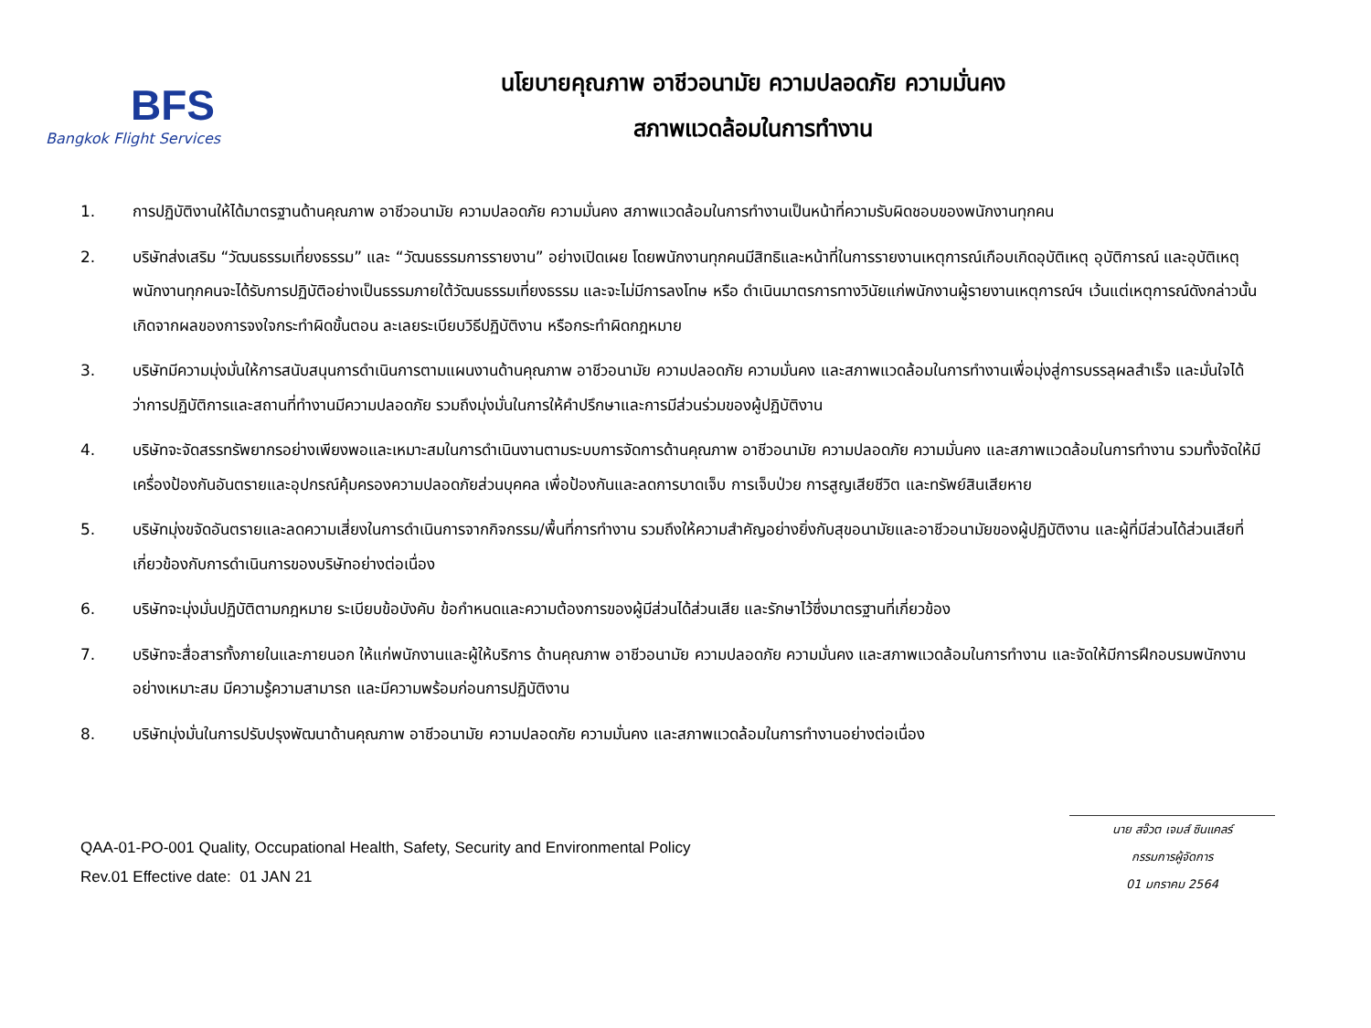BFS
Bangkok Flight Services
นโยบายคุณภาพ อาชีวอนามัย ความปลอดภัย ความมั่นคง
สภาพแวดล้อมในการทำงาน
1. การปฏิบัติงานให้ได้มาตรฐานด้านคุณภาพ อาชีวอนามัย ความปลอดภัย ความมั่นคง สภาพแวดล้อมในการทำงานเป็นหน้าที่ความรับผิดชอบของพนักงานทุกคน
2. บริษัทส่งเสริม “วัฒนธรรมเที่ยงธรรม” และ “วัฒนธรรมการรายงาน” อย่างเปิดเผย โดยพนักงานทุกคนมีสิทธิและหน้าที่ในการรายงานเหตุการณ์เกือบเกิดอุบัติเหตุ อุบัติการณ์ และอุบัติเหตุ พนักงานทุกคนจะได้รับการปฏิบัติอย่างเป็นธรรมภายใต้วัฒนธรรมเที่ยงธรรม และจะไม่มีการลงโทษ หรือ ดำเนินมาตรการทางวินัยแก่พนักงานผู้รายงานเหตุการณ์ฯ เว้นแต่เหตุการณ์ดังกล่าวนั้นเกิดจากผลของการจงใจกระทำผิดขั้นตอน ละเลยระเบียบวิธีปฏิบัติงาน หรือกระทำผิดกฎหมาย
3. บริษัทมีความมุ่งมั่นให้การสนับสนุนการดำเนินการตามแผนงานด้านคุณภาพ อาชีวอนามัย ความปลอดภัย ความมั่นคง และสภาพแวดล้อมในการทำงานเพื่อมุ่งสู่การบรรลุผลสำเร็จ และมั่นใจได้ว่าการปฏิบัติการและสถานที่ทำงานมีความปลอดภัย รวมถึงมุ่งมั่นในการให้คำปรึกษาและการมีส่วนร่วมของผู้ปฏิบัติงาน
4. บริษัทจะจัดสรรทรัพยากรอย่างเพียงพอและเหมาะสมในการดำเนินงานตามระบบการจัดการด้านคุณภาพ อาชีวอนามัย ความปลอดภัย ความมั่นคง และสภาพแวดล้อมในการทำงาน รวมทั้งจัดให้มีเครื่องป้องกันอันตรายและอุปกรณ์คุ้มครองความปลอดภัยส่วนบุคคล เพื่อป้องกันและลดการบาดเจ็บ การเจ็บป่วย การสูญเสียชีวิต และทรัพย์สินเสียหาย
5. บริษัทมุ่งขจัดอันตรายและลดความเสี่ยงในการดำเนินการจากกิจกรรม/พื้นที่การทำงาน รวมถึงให้ความสำคัญอย่างยิ่งกับสุขอนามัยและอาชีวอนามัยของผู้ปฏิบัติงาน และผู้ที่มีส่วนได้ส่วนเสียที่เกี่ยวข้องกับการดำเนินการของบริษัทอย่างต่อเนื่อง
6. บริษัทจะมุ่งมั่นปฏิบัติตามกฎหมาย ระเบียบข้อบังคับ ข้อกำหนดและความต้องการของผู้มีส่วนได้ส่วนเสีย และรักษาไว้ซึ่งมาตรฐานที่เกี่ยวข้อง
7. บริษัทจะสื่อสารทั้งภายในและภายนอก ให้แก่พนักงานและผู้ให้บริการ ด้านคุณภาพ อาชีวอนามัย ความปลอดภัย ความมั่นคง และสภาพแวดล้อมในการทำงาน และจัดให้มีการฝึกอบรมพนักงานอย่างเหมาะสม มีความรู้ความสามารถ และมีความพร้อมก่อนการปฏิบัติงาน
8. บริษัทมุ่งมั่นในการปรับปรุงพัฒนาด้านคุณภาพ อาชีวอนามัย ความปลอดภัย ความมั่นคง และสภาพแวดล้อมในการทำงานอย่างต่อเนื่อง
QAA-01-PO-001 Quality, Occupational Health, Safety, Security and Environmental Policy
Rev.01 Effective date: 01 JAN 21
นาย สจ๊วต เจมส์ ซินแคลร์
กรรมการผู้จัดการ
01 มกราคม 2564